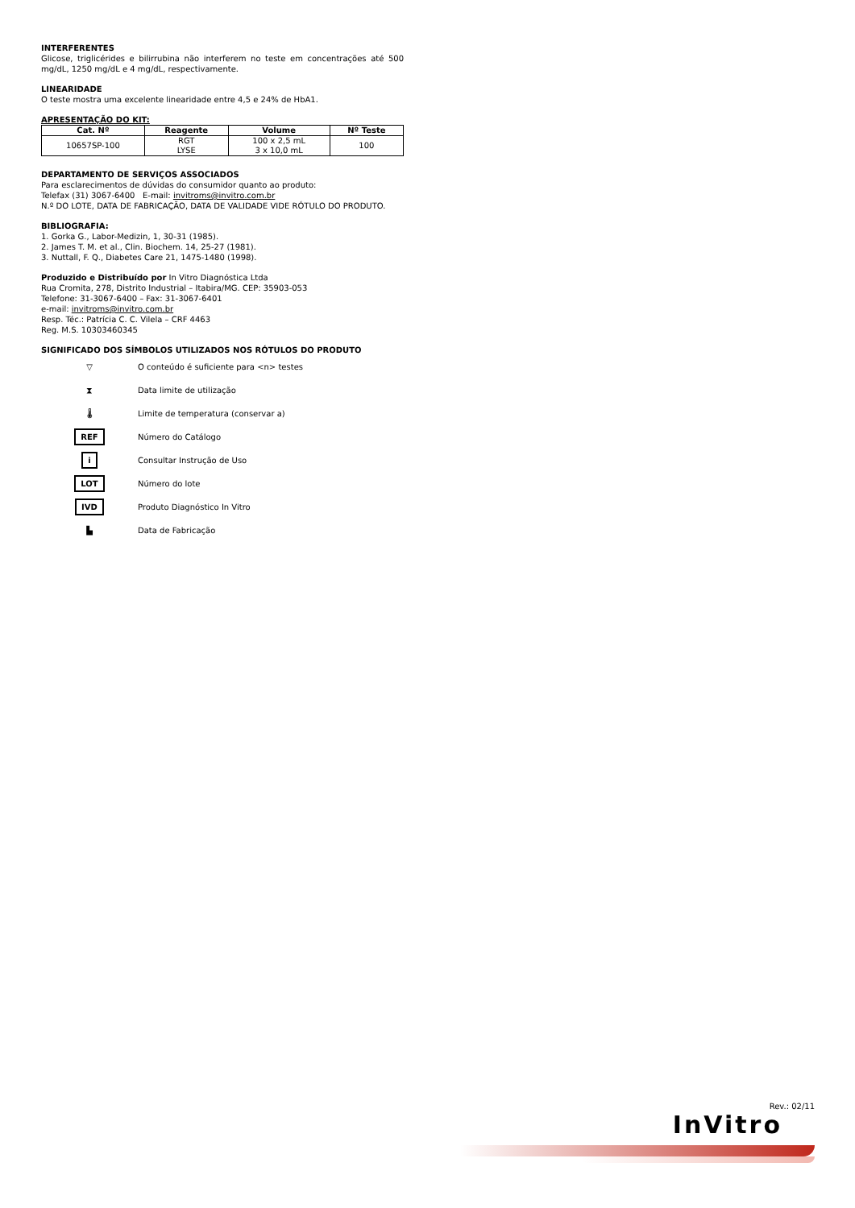INTERFERENTES
Glicose, triglicérides e bilirrubina não interferem no teste em concentrações até 500 mg/dL, 1250 mg/dL e 4 mg/dL, respectivamente.
LINEARIDADE
O teste mostra uma excelente linearidade entre 4,5 e 24% de HbA1.
APRESENTAÇÃO DO KIT:
| Cat. Nº | Reagente | Volume | Nº Teste |
| --- | --- | --- | --- |
| 10657SP-100 | RGT LYSE | 100 x 2,5 mL 3 x 10,0 mL | 100 |
DEPARTAMENTO DE SERVIÇOS ASSOCIADOS
Para esclarecimentos de dúvidas do consumidor quanto ao produto:
Telefax (31) 3067-6400 E-mail: invitroms@invitro.com.br
N.º DO LOTE, DATA DE FABRICAÇÃO, DATA DE VALIDADE VIDE RÓTULO DO PRODUTO.
BIBLIOGRAFIA:
1. Gorka G., Labor-Medizin, 1, 30-31 (1985).
2. James T. M. et al., Clin. Biochem. 14, 25-27 (1981).
3. Nuttall, F. Q., Diabetes Care 21, 1475-1480 (1998).
Produzido e Distribuído por In Vitro Diagnóstica Ltda
Rua Cromita, 278, Distrito Industrial – Itabira/MG. CEP: 35903-053
Telefone: 31-3067-6400 – Fax: 31-3067-6401
e-mail: invitroms@invitro.com.br
Resp. Téc.: Patrícia C. C. Vilela – CRF 4463
Reg. M.S. 10303460345
SIGNIFICADO DOS SÍMBOLOS UTILIZADOS NOS RÓTULOS DO PRODUTO
▽
O conteúdo é suficiente para <n> testes
⧗
Data limite de utilização
🌡
Limite de temperatura (conservar a)
REF
Número do Catálogo
i
Consultar Instrução de Uso
LOT
Número do lote
IVD
Produto Diagnóstico In Vitro
▙
Data de Fabricação
Rev.: 02/11
InVitro